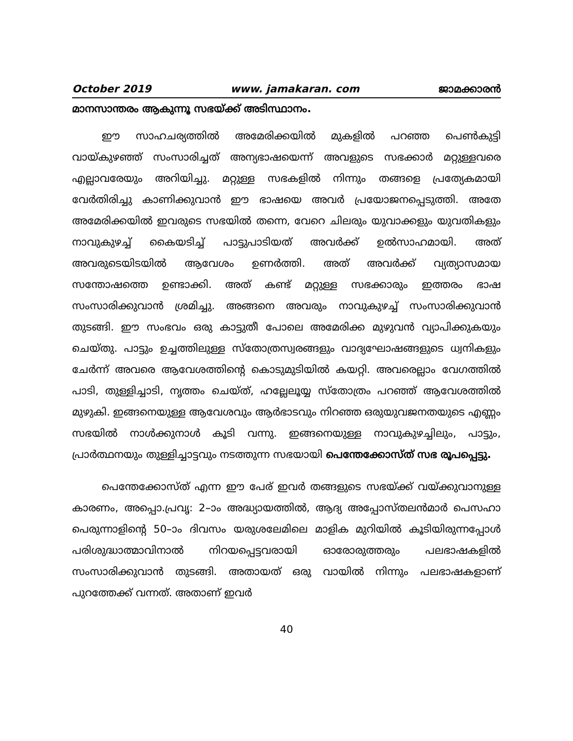October 2019 www. jamakaran. com ജാമക്കാരൻ
മാനസാന്തരം ആകുന്നൂ സഭയ്ക്ക് അടിസ്ഥാനം.
ഈ സാഹചര്യത്തിൽ അമേരിക്കയിൽ മുകളിൽ പറഞ്ഞ പെൺകുട്ടി വായ്കുഴഞ്ഞ് സംസാരിച്ചത് അന്യഭാഷയെന്ന് അവളുടെ സഭക്കാർ മറ്റുള്ളവരെ എല്ലാവരേയും അറിയിച്ചു. മറ്റുള്ള സഭകളിൽ നിന്നും തങ്ങളെ പ്രത്യേകമായി വേർതിരിച്ചു കാണിക്കുവാൻ ഈ ഭാഷയെ അവർ പ്രയോജനപ്പെടുത്തി. അതേ അമേരിക്കയിൽ ഇവരുടെ സഭയിൽ തന്നെ, വേറെ ചിലരും യുവാക്കളും യുവതികളും നാവുകുഴച്ച് കൈയടിച്ച് പാട്ടുപാടിയത് അവർക്ക് ഉൽസാഹമായി. അത് അവരുടെയിടയിൽ ആവേശം ഉണർത്തി. അത് അവർക്ക് വ്യത്യാസമായ സന്തോഷത്തെ ഉണ്ടാക്കി. അത് കണ്ട് മറ്റുള്ള സഭക്കാരും ഇത്തരം ഭാഷ സംസാരിക്കുവാൻ ശ്രമിച്ചു. അങ്ങനെ അവരും നാവുകുഴച്ച് സംസാരിക്കുവാൻ തുടങ്ങി. ഈ സംഭവം ഒരു കാട്ടുതീ പോലെ അമേരിക്ക മുഴുവൻ വ്യാപിക്കുകയും ചെയ്തു. പാട്ടും ഉച്ചത്തിലുള്ള സ്തോത്രസ്വരങ്ങളും വാദ്യഘോഷങ്ങളുടെ ധ്വനികളും ചേർന്ന് അവരെ ആവേശത്തിന്റെ കൊടുമുടിയിൽ കയറ്റി. അവരെല്ലാം വേഗത്തിൽ പാടി, തുള്ളിച്ചാടി, നൃത്തം ചെയ്ത്, ഹല്ലേലൂയ്യ സ്തോത്രം പറഞ്ഞ് ആവേശത്തിൽ മുഴുകി. ഇങ്ങനെയുള്ള ആവേശവും ആർഭാടവും നിറഞ്ഞ ഒരുയുവജനതയുടെ എണ്ണം സഭയിൽ നാൾക്കുനാൾ കൂടി വന്നു. ഇങ്ങനെയുള്ള നാവുകുഴച്ചിലും, പാട്ടും, പ്രാർത്ഥനയും തുള്ളിച്ചാട്ടവും നടത്തുന്ന സഭയായി പെന്തേക്കോസ്ത് സഭ രൂപപ്പെട്ടു.
പെന്തേക്കോസ്ത് എന്ന ഈ പേര് ഇവർ തങ്ങളുടെ സഭയ്ക്ക് വയ്ക്കുവാനുള്ള കാരണം, അപ്പൊ.പ്രവൃ: 2–ാം അദ്ധ്യായത്തിൽ, ആദ്യ അപ്പോസ്തലൻമാർ പെസഹാ പെരുന്നാളിന്റെ 50–ാം ദിവസം യരുശലേമിലെ മാളിക മുറിയിൽ കൂടിയിരുന്നപ്പോൾ പരിശുദ്ധാത്മാവിനാൽ നിറയപ്പെട്ടവരായി ഓരോരുത്തരും പലഭാഷകളിൽ സംസാരിക്കുവാൻ തുടങ്ങി. അതായത് ഒരു വായിൽ നിന്നും പലഭാഷകളാണ് പുറത്തേക്ക് വന്നത്. അതാണ് ഇവർ
40